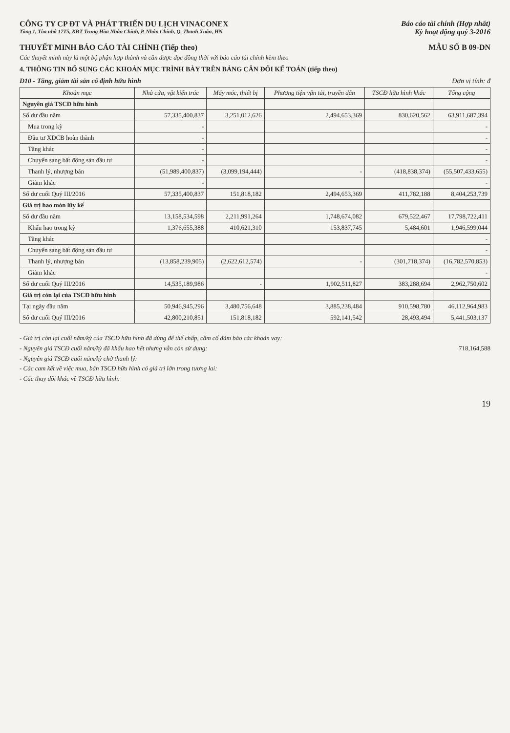CÔNG TY CP ĐT VÀ PHÁT TRIỂN DU LỊCH VINACONEX
Tầng 1, Tòa nhà 17T5, KĐT Trung Hòa Nhân Chính, P. Nhân Chính, Q. Thanh Xuân, HN
Báo cáo tài chính (Hợp nhất)
Kỳ hoạt động quý 3-2016
THUYẾT MINH BÁO CÁO TÀI CHÍNH (Tiếp theo)
MẪU SỐ B 09-DN
Các thuyết minh này là một bộ phận hợp thành và cần được đọc đồng thời với báo cáo tài chính kèm theo
4. THÔNG TIN BỔ SUNG CÁC KHOẢN MỤC TRÌNH BÀY TRÊN BẢNG CÂN ĐỐI KẾ TOÁN (tiếp theo)
D10 - Tăng, giảm tài sản cố định hữu hình Đơn vị tính: đ
| Khoản mục | Nhà cửa, vật kiến trúc | Máy móc, thiết bị | Phương tiện vận tải, truyền dẫn | TSCĐ hữu hình khác | Tổng cộng |
| --- | --- | --- | --- | --- | --- |
| Nguyên giá TSCĐ hữu hình | | | | | |
| Số dư đầu năm | 57,335,400,837 | 3,251,012,626 | 2,494,653,369 | 830,620,562 | 63,911,687,394 |
| Mua trong kỳ | - | | | | - |
| Đầu tư XDCB hoàn thành | - | | | | - |
| Tăng khác | - | | | | - |
| Chuyển sang bất động sản đầu tư | - | | | | - |
| Thanh lý, nhượng bán | (51,989,400,837) | (3,099,194,444) | - | (418,838,374) | (55,507,433,655) |
| Giảm khác | - | | | | - |
| Số dư cuối Quý III/2016 | 57,335,400,837 | 151,818,182 | 2,494,653,369 | 411,782,188 | 8,404,253,739 |
| Giá trị hao mòn lũy kế | | | | | |
| Số dư đầu năm | 13,158,534,598 | 2,211,991,264 | 1,748,674,082 | 679,522,467 | 17,798,722,411 |
| Khấu hao trong kỳ | 1,376,655,388 | 410,621,310 | 153,837,745 | 5,484,601 | 1,946,599,044 |
| Tăng khác | | | | | - |
| Chuyển sang bất động sản đầu tư | | | | | - |
| Thanh lý, nhượng bán | (13,858,239,905) | (2,622,612,574) | - | (301,718,374) | (16,782,570,853) |
| Giảm khác | | | | | - |
| Số dư cuối Quý III/2016 | 14,535,189,986 | - | 1,902,511,827 | 383,288,694 | 2,962,750,602 |
| Giá trị còn lại của TSCĐ hữu hình | | | | | |
| Tại ngày đầu năm | 50,946,945,296 | 3,480,756,648 | 3,885,238,484 | 910,598,780 | 46,112,964,983 |
| Số dư cuối Quý III/2016 | 42,800,210,851 | 151,818,182 | 592,141,542 | 28,493,494 | 5,441,503,137 |
- Giá trị còn lại cuối năm/kỳ của TSCĐ hữu hình đã dùng để thế chấp, cầm cố đảm bảo các khoản vay:
- Nguyên giá TSCĐ cuối năm/kỳ đã khấu hao hết nhưng vẫn còn sử dụng: 718,164,588
- Nguyên giá TSCĐ cuối năm/kỳ chờ thanh lý:
- Các cam kết về việc mua, bán TSCĐ hữu hình có giá trị lớn trong tương lai:
- Các thay đổi khác về TSCĐ hữu hình:
19